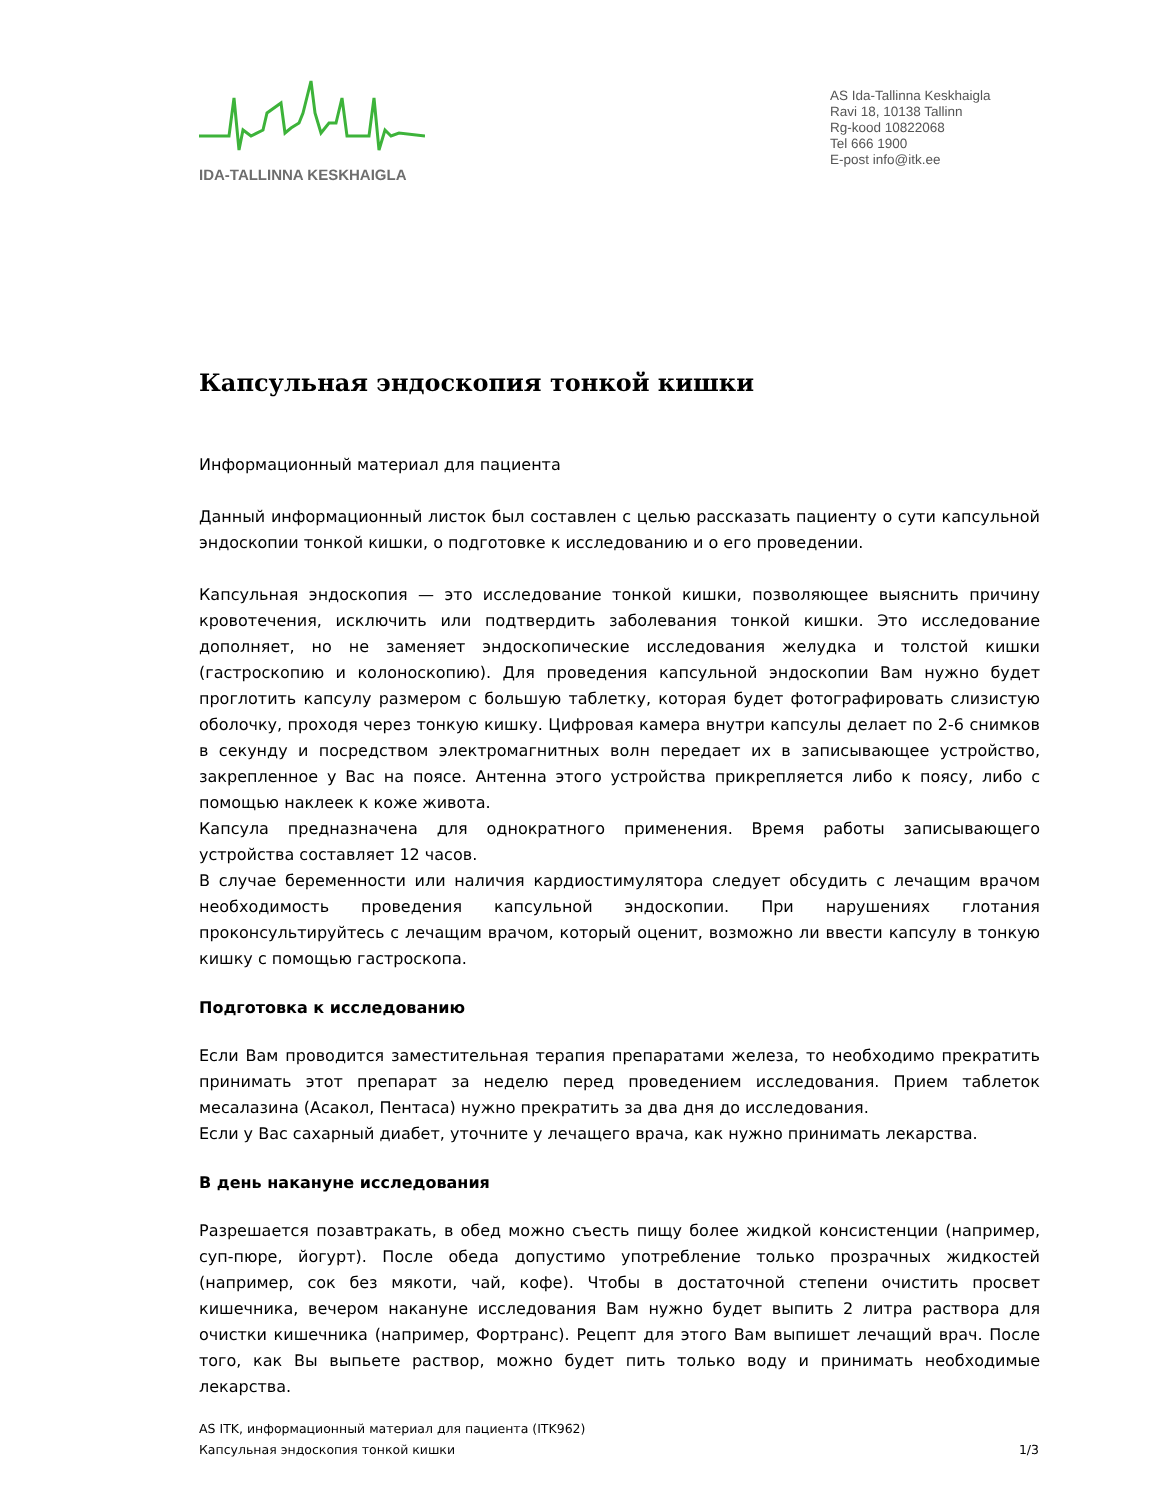IDA-TALLINNA KESKHAIGLA
AS Ida-Tallinna Keskhaigla
Ravi 18, 10138 Tallinn
Rg-kood 10822068
Tel 666 1900
E-post info@itk.ee
Капсульная эндоскопия тонкой кишки
Информационный материал для пациента
Данный информационный листок был составлен с целью рассказать пациенту о сути капсульной эндоскопии тонкой кишки, о подготовке к исследованию и о его проведении.
Капсульная эндоскопия — это исследование тонкой кишки, позволяющее выяснить причину кровотечения, исключить или подтвердить заболевания тонкой кишки. Это исследование дополняет, но не заменяет эндоскопические исследования желудка и толстой кишки (гастроскопию и колоноскопию). Для проведения капсульной эндоскопии Вам нужно будет проглотить капсулу размером с большую таблетку, которая будет фотографировать слизистую оболочку, проходя через тонкую кишку. Цифровая камера внутри капсулы делает по 2-6 снимков в секунду и посредством электромагнитных волн передает их в записывающее устройство, закрепленное у Вас на поясе. Антенна этого устройства прикрепляется либо к поясу, либо с помощью наклеек к коже живота.
Капсула предназначена для однократного применения. Время работы записывающего устройства составляет 12 часов.
В случае беременности или наличия кардиостимулятора следует обсудить с лечащим врачом необходимость проведения капсульной эндоскопии. При нарушениях глотания проконсультируйтесь с лечащим врачом, который оценит, возможно ли ввести капсулу в тонкую кишку с помощью гастроскопа.
Подготовка к исследованию
Если Вам проводится заместительная терапия препаратами железа, то необходимо прекратить принимать этот препарат за неделю перед проведением исследования. Прием таблеток месалазина (Асакол, Пентаса) нужно прекратить за два дня до исследования.
Если у Вас сахарный диабет, уточните у лечащего врача, как нужно принимать лекарства.
В день накануне исследования
Разрешается позавтракать, в обед можно съесть пищу более жидкой консистенции (например, суп-пюре, йогурт). После обеда допустимо употребление только прозрачных жидкостей (например, сок без мякоти, чай, кофе). Чтобы в достаточной степени очистить просвет кишечника, вечером накануне исследования Вам нужно будет выпить 2 литра раствора для очистки кишечника (например, Фортранс). Рецепт для этого Вам выпишет лечащий врач. После того, как Вы выпьете раствор, можно будет пить только воду и принимать необходимые лекарства.
AS ITK, информационный материал для пациента (ITK962)
1/3 Капсульная эндоскопия тонкой кишки